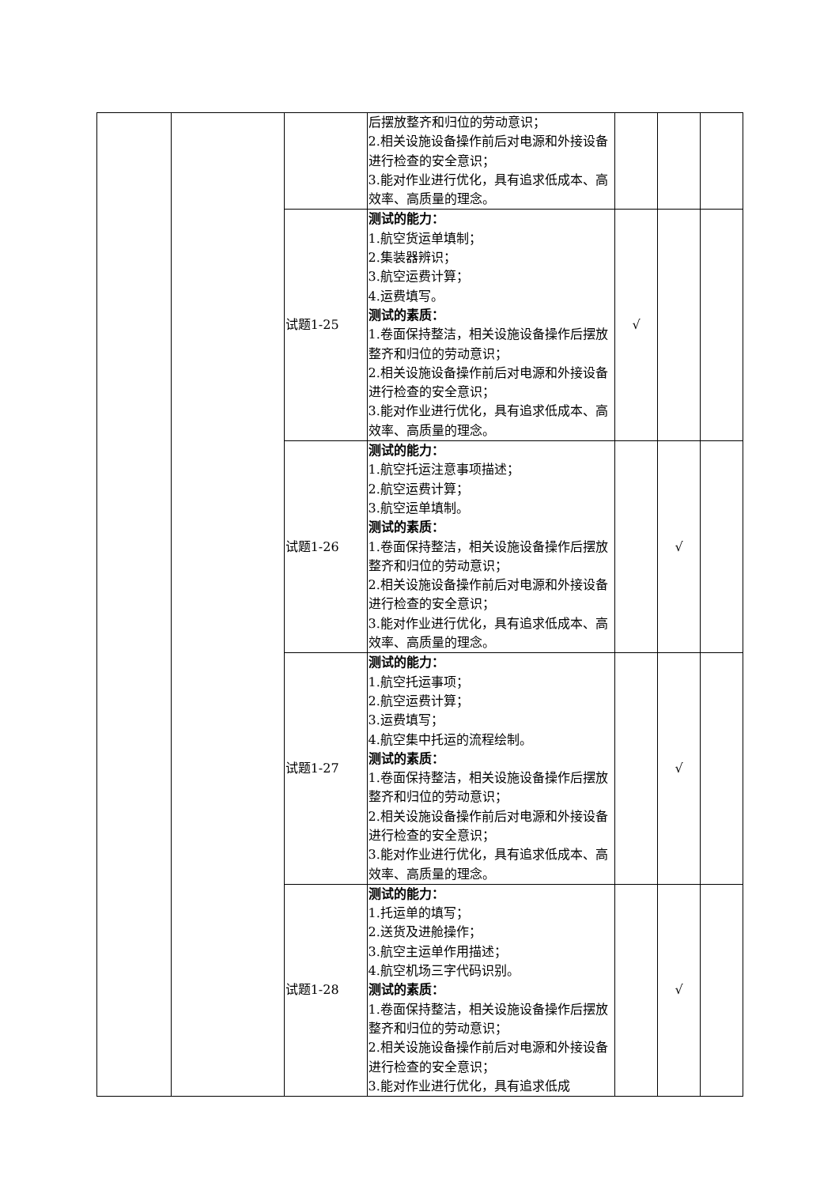| | | | 后摆放整齐和归位的劳动意识； 2.相关设施设备操作前后对电源和外接设备进行检查的安全意识； 3.能对作业进行优化，具有追求低成本、高效率、高质量的理念。 | | | |
| | | 试题1-25 | 测试的能力： 1.航空货运单填制； 2.集装器辨识； 3.航空运费计算； 4.运费填写。 测试的素质： 1.卷面保持整洁，相关设施设备操作后摆放整齐和归位的劳动意识； 2.相关设施设备操作前后对电源和外接设备进行检查的安全意识； 3.能对作业进行优化，具有追求低成本、高效率、高质量的理念。 | √ | | |
| | | 试题1-26 | 测试的能力： 1.航空托运注意事项描述； 2.航空运费计算； 3.航空运单填制。 测试的素质： 1.卷面保持整洁，相关设施设备操作后摆放整齐和归位的劳动意识； 2.相关设施设备操作前后对电源和外接设备进行检查的安全意识； 3.能对作业进行优化，具有追求低成本、高效率、高质量的理念。 | | √ | |
| | | 试题1-27 | 测试的能力： 1.航空托运事项； 2.航空运费计算； 3.运费填写； 4.航空集中托运的流程绘制。 测试的素质： 1.卷面保持整洁，相关设施设备操作后摆放整齐和归位的劳动意识； 2.相关设施设备操作前后对电源和外接设备进行检查的安全意识； 3.能对作业进行优化，具有追求低成本、高效率、高质量的理念。 | | √ | |
| | | 试题1-28 | 测试的能力： 1.托运单的填写； 2.送货及进舱操作； 3.航空主运单作用描述； 4.航空机场三字代码识别。 测试的素质： 1.卷面保持整洁，相关设施设备操作后摆放整齐和归位的劳动意识； 2.相关设施设备操作前后对电源和外接设备进行检查的安全意识； 3.能对作业进行优化，具有追求低成 | | √ | |